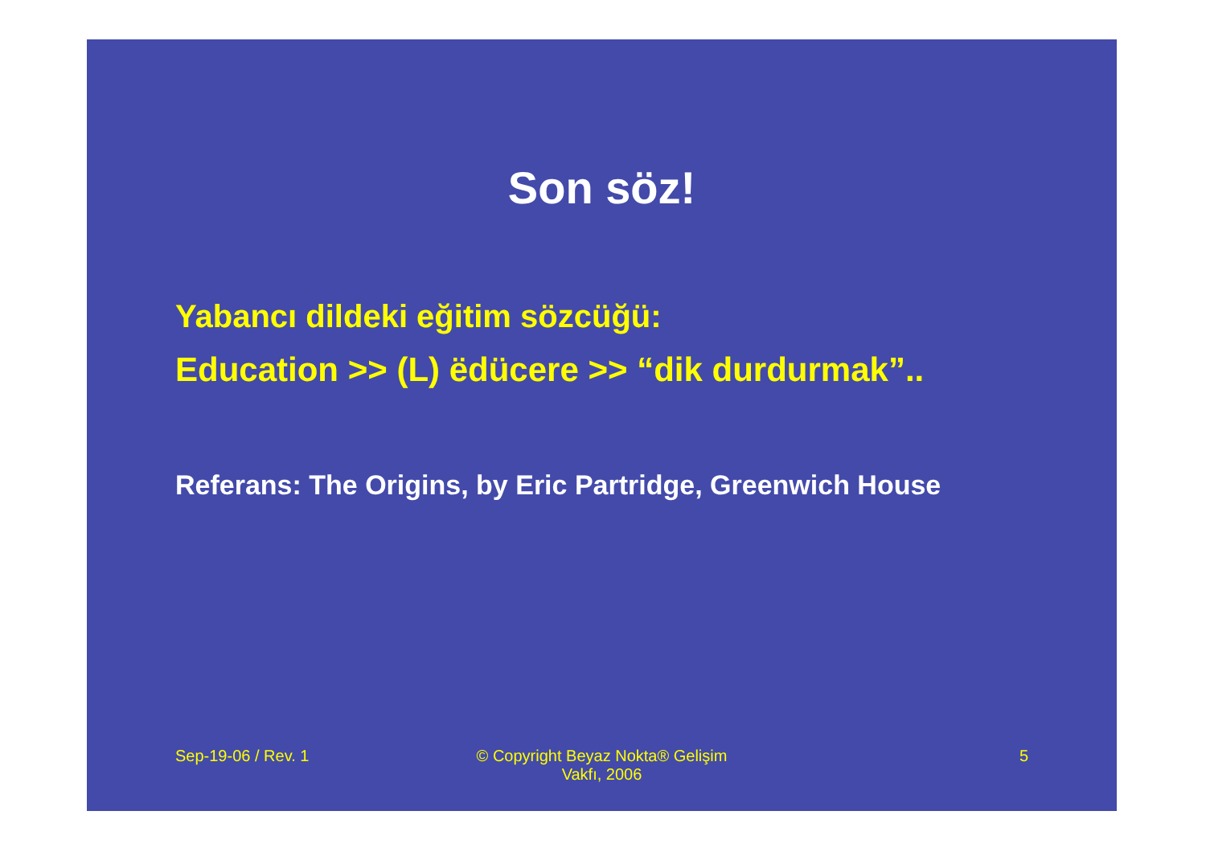Son söz!
Yabancı dildeki eğitim sözcüğü:
Education >> (L) ëdücere >> “dik durdurmak”..
Referans: The Origins, by Eric Partridge, Greenwich House
Sep-19-06 / Rev. 1 © Copyright Beyaz Nokta® Gelişim
Vakfı, 2006
5